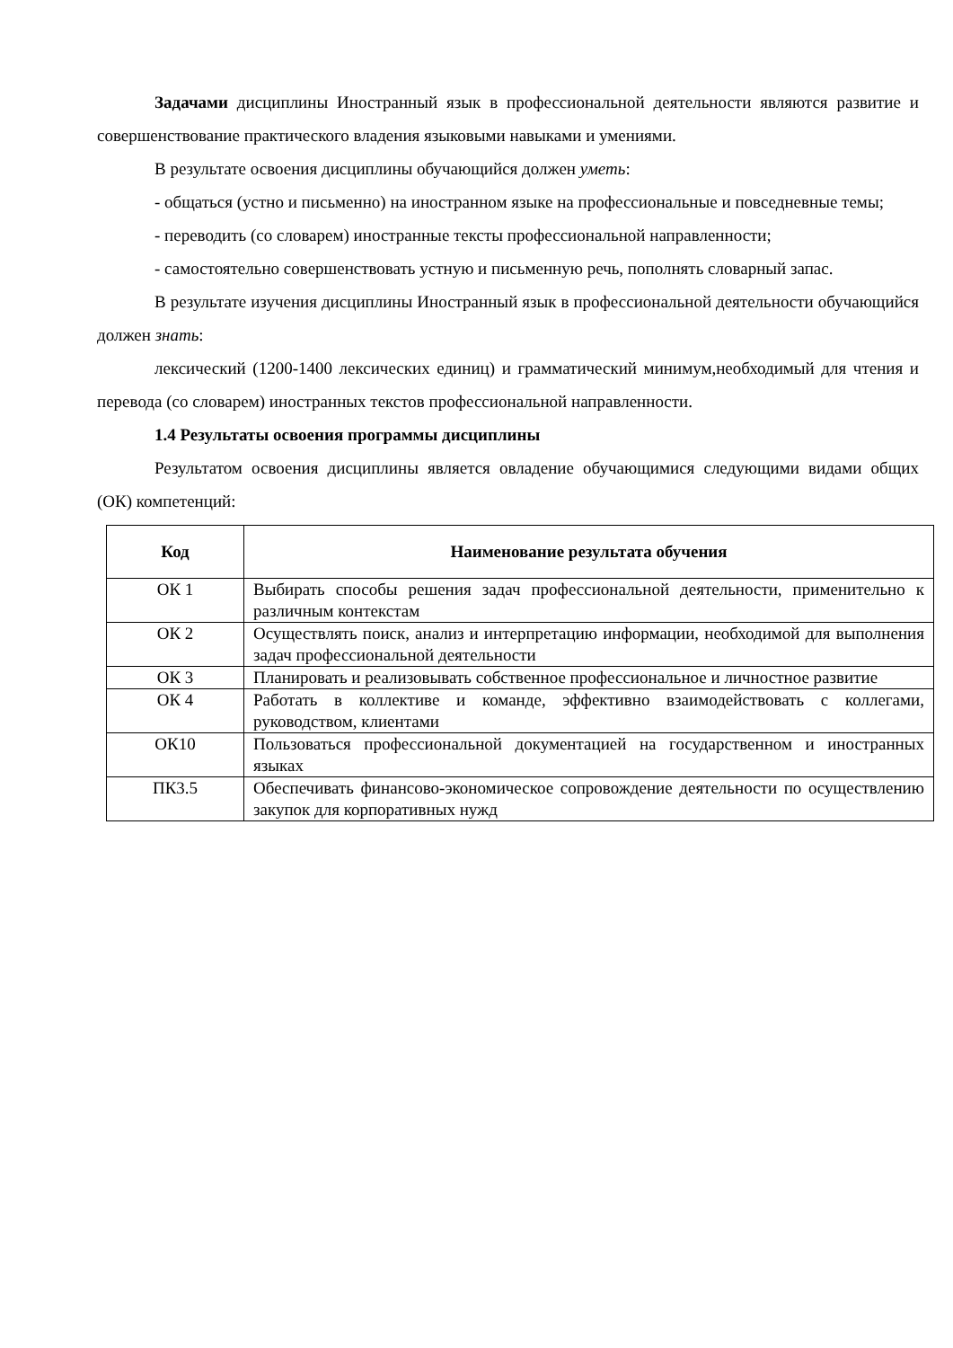Задачами дисциплины Иностранный язык в профессиональной деятельности являются развитие и совершенствование практического владения языковыми навыками и умениями.
В результате освоения дисциплины обучающийся должен уметь:
- общаться (устно и письменно) на иностранном языке на профессиональные и повседневные темы;
- переводить (со словарем) иностранные тексты профессиональной направленности;
- самостоятельно совершенствовать устную и письменную речь, пополнять словарный запас.
В результате изучения дисциплины Иностранный язык в профессиональной деятельности обучающийся должен знать:
лексический (1200-1400 лексических единиц) и грамматический минимум,необходимый для чтения и перевода (со словарем) иностранных текстов профессиональной направленности.
1.4 Результаты освоения программы дисциплины
Результатом освоения дисциплины является овладение обучающимися следующими видами общих (ОК) компетенций:
| Код | Наименование результата обучения |
| --- | --- |
| ОК 1 | Выбирать способы решения задач профессиональной деятельности, применительно к различным контекстам |
| ОК 2 | Осуществлять поиск, анализ и интерпретацию информации, необходимой для выполнения задач профессиональной деятельности |
| ОК 3 | Планировать и реализовывать собственное профессиональное и личностное развитие |
| ОК 4 | Работать в коллективе и команде, эффективно взаимодействовать с коллегами, руководством, клиентами |
| ОК10 | Пользоваться профессиональной документацией на государственном и иностранных языках |
| ПК3.5 | Обеспечивать финансово-экономическое сопровождение деятельности по осуществлению закупок для корпоративных нужд |